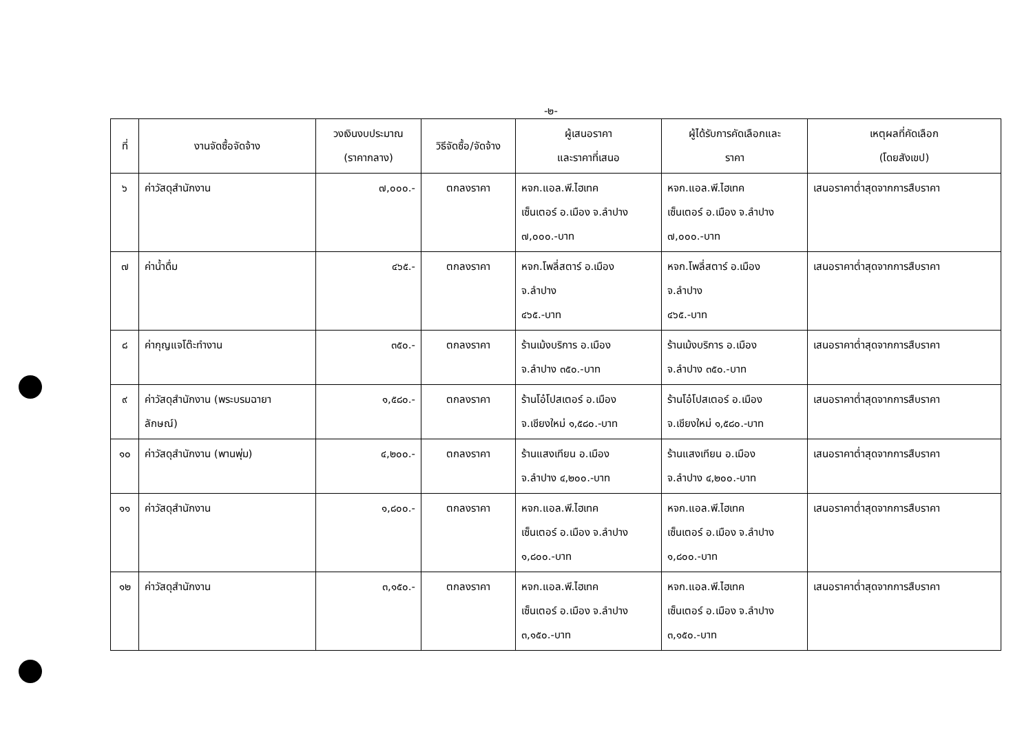-๒-
| ที่ | งานจัดซื้อจัดจ้าง | วงเงินงบประมาณ (ราคากลาง) | วิธีจัดซื้อ/จัดจ้าง | ผู้เสนอราคา และราคาที่เสนอ | ผู้ได้รับการคัดเลือกและ ราคา | เหตุผลที่คัดเลือก (โดยสังเขป) |
| --- | --- | --- | --- | --- | --- | --- |
| ๖ | ค่าวัสดุสำนักงาน | ๗,๐๐๐.- | ตกลงราคา | หจก.แอล.พี.ไฮเทค เซ็นเตอร์ อ.เมือง จ.ลำปาง ๗,๐๐๐.-บาท | หจก.แอล.พี.ไฮเทค เซ็นเตอร์ อ.เมือง จ.ลำปาง ๗,๐๐๐.-บาท | เสนอราคาต่ำสุดจากการสืบราคา |
| ๗ | ค่าน้ำดื่ม | ๔๖๕.- | ตกลงราคา | หจก.โพลี่สตาร์ อ.เมือง จ.ลำปาง ๔๖๕.-บาท | หจก.โพลี่สตาร์ อ.เมือง จ.ลำปาง ๔๖๕.-บาท | เสนอราคาต่ำสุดจากการสืบราคา |
| ๘ | ค่ากุญแจโต๊ะทำงาน | ๓๕๐.- | ตกลงราคา | ร้านเม้งบริการ อ.เมือง จ.ลำปาง ๓๕๐.-บาท | ร้านเม้งบริการ อ.เมือง จ.ลำปาง ๓๕๐.-บาท | เสนอราคาต่ำสุดจากการสืบราคา |
| ๙ | ค่าวัสดุสำนักงาน (พระบรมฉายา ลักษณ์) | ๑,๕๘๐.- | ตกลงราคา | ร้านโอ๋โปสเตอร์ อ.เมือง จ.เชียงใหม่ ๑,๕๘๐.-บาท | ร้านโอ๋โปสเตอร์ อ.เมือง จ.เชียงใหม่ ๑,๕๘๐.-บาท | เสนอราคาต่ำสุดจากการสืบราคา |
| ๑๐ | ค่าวัสดุสำนักงาน (พานพุ่ม) | ๔,๒๐๐.- | ตกลงราคา | ร้านแสงเทียน อ.เมือง จ.ลำปาง ๔,๒๐๐.-บาท | ร้านแสงเทียน อ.เมือง จ.ลำปาง ๔,๒๐๐.-บาท | เสนอราคาต่ำสุดจากการสืบราคา |
| ๑๑ | ค่าวัสดุสำนักงาน | ๑,๘๐๐.- | ตกลงราคา | หจก.แอล.พี.ไฮเทค เซ็นเตอร์ อ.เมือง จ.ลำปาง ๑,๘๐๐.-บาท | หจก.แอล.พี.ไฮเทค เซ็นเตอร์ อ.เมือง จ.ลำปาง ๑,๘๐๐.-บาท | เสนอราคาต่ำสุดจากการสืบราคา |
| ๑๒ | ค่าวัสดุสำนักงาน | ๓,๑๕๐.- | ตกลงราคา | หจก.แอล.พี.ไฮเทค เซ็นเตอร์ อ.เมือง จ.ลำปาง ๓,๑๕๐.-บาท | หจก.แอล.พี.ไฮเทค เซ็นเตอร์ อ.เมือง จ.ลำปาง ๓,๑๕๐.-บาท | เสนอราคาต่ำสุดจากการสืบราคา |